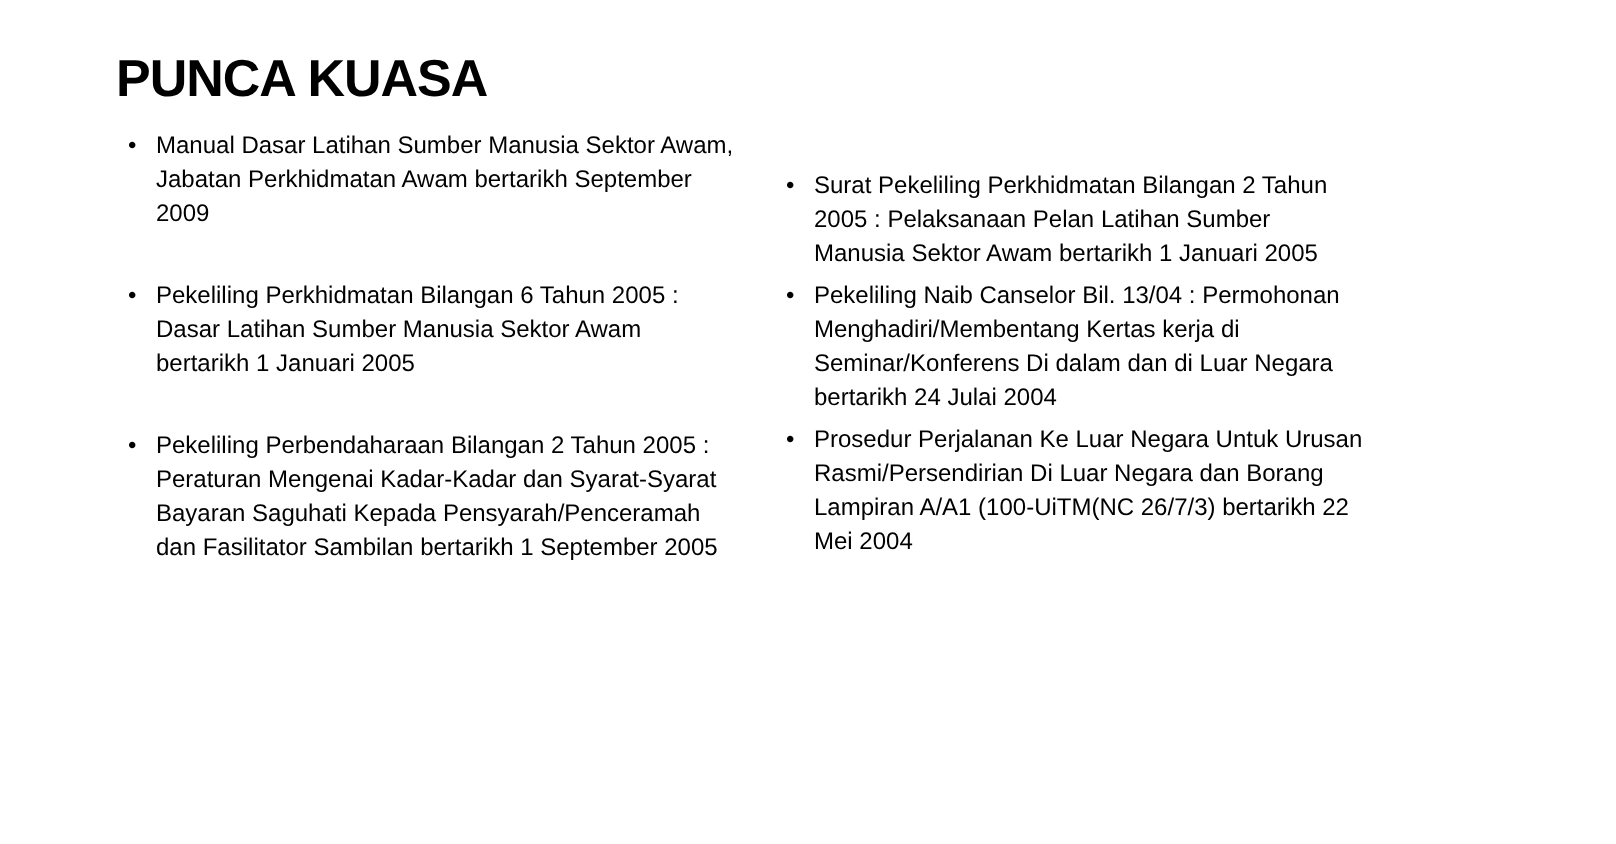PUNCA KUASA
• Manual Dasar Latihan Sumber Manusia Sektor Awam, Jabatan Perkhidmatan Awam bertarikh September 2009
• Pekeliling Perkhidmatan Bilangan 6 Tahun 2005 : Dasar Latihan Sumber Manusia Sektor Awam bertarikh 1 Januari 2005
• Pekeliling Perbendaharaan Bilangan 2 Tahun 2005 : Peraturan Mengenai Kadar-Kadar dan Syarat-Syarat Bayaran Saguhati Kepada Pensyarah/Penceramah dan Fasilitator Sambilan bertarikh 1 September 2005
• Surat Pekeliling Perkhidmatan Bilangan 2 Tahun 2005 : Pelaksanaan Pelan Latihan Sumber Manusia Sektor Awam bertarikh 1 Januari 2005
• Pekeliling Naib Canselor Bil. 13/04 : Permohonan Menghadiri/Membentang Kertas kerja di Seminar/Konferens Di dalam dan di Luar Negara bertarikh 24 Julai 2004
• Prosedur Perjalanan Ke Luar Negara Untuk Urusan Rasmi/Persendirian Di Luar Negara dan Borang Lampiran A/A1 (100-UiTM(NC 26/7/3) bertarikh 22 Mei 2004